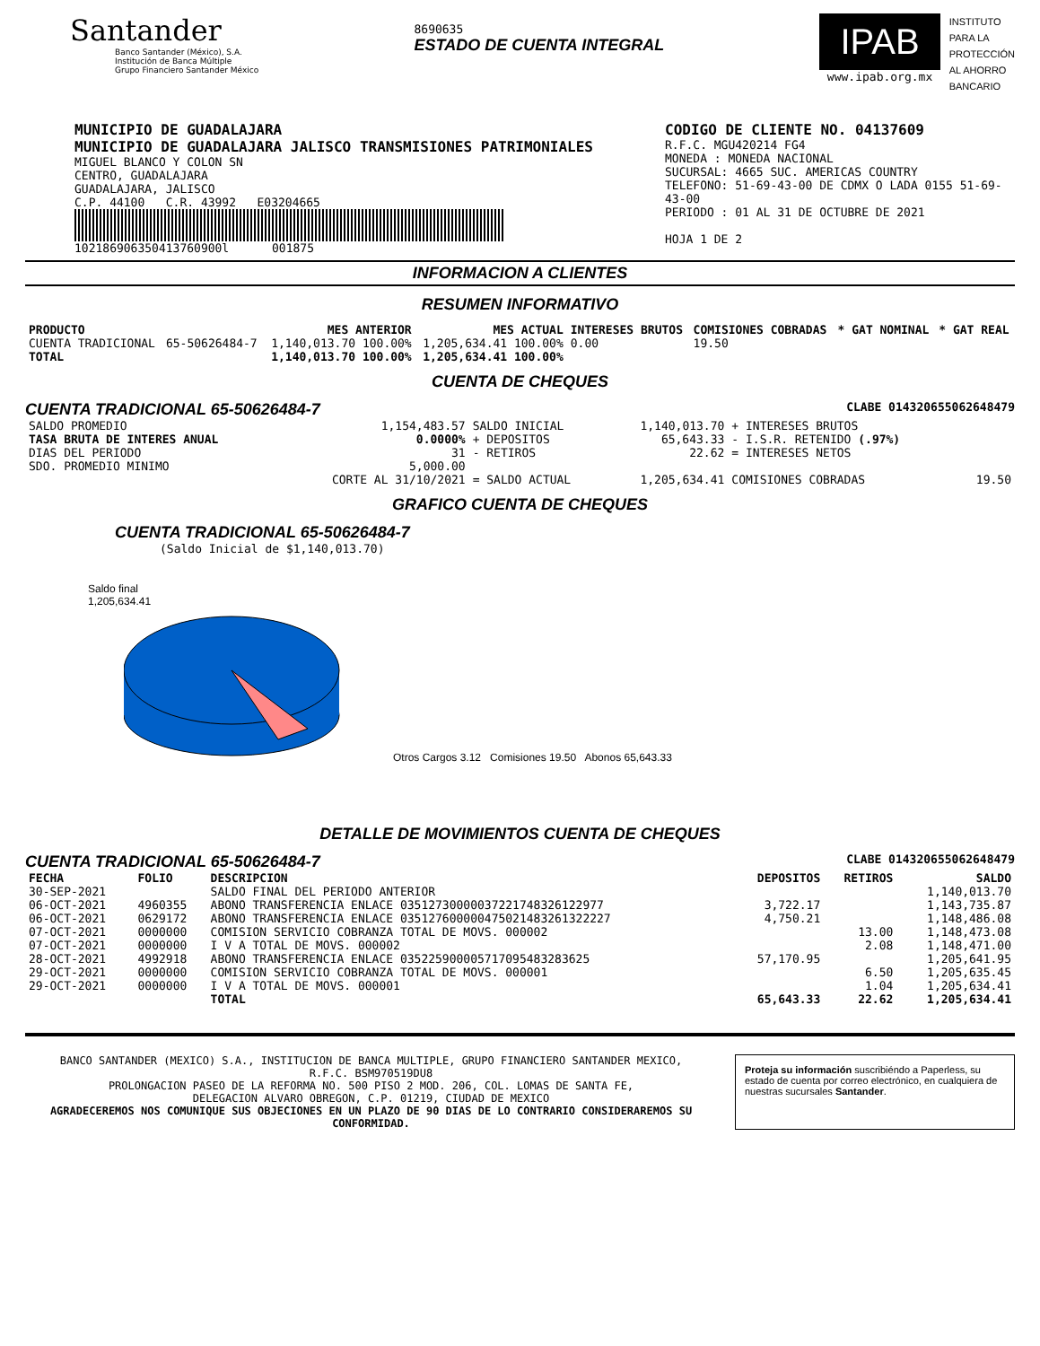Santander
Banco Santander (México), S.A.
Institución de Banca Múltiple
Grupo Financiero Santander México
8690635
ESTADO DE CUENTA INTEGRAL
IPAB
www.ipab.org.mx
INSTITUTO
PARA LA
PROTECCIÓN
AL AHORRO
BANCARIO
MUNICIPIO DE GUADALAJARA
MUNICIPIO DE GUADALAJARA JALISCO TRANSMISIONES PATRIMONIALES
MIGUEL BLANCO Y COLON SN
CENTRO, GUADALAJARA
GUADALAJARA, JALISCO
C.P. 44100 C.R. 43992 E03204665
102186906350413760900l 001875
CODIGO DE CLIENTE NO. 04137609
R.F.C. MGU420214 FG4
MONEDA : MONEDA NACIONAL
SUCURSAL: 4665 SUC. AMERICAS COUNTRY
TELEFONO: 51-69-43-00 DE CDMX O LADA 0155 51-69-43-00
PERIODO : 01 AL 31 DE OCTUBRE DE 2021
HOJA 1 DE 2
INFORMACION A CLIENTES
RESUMEN INFORMATIVO
| PRODUCTO | | MES ANTERIOR | MES ACTUAL | INTERESES BRUTOS | COMISIONES COBRADAS | * GAT NOMINAL | * GAT REAL |
| --- | --- | --- | --- | --- | --- | --- | --- |
| CUENTA TRADICIONAL | 65-50626484-7 | 1,140,013.70 100.00% | 1,205,634.41 100.00% | 0.00 | 19.50 | | |
| TOTAL | | 1,140,013.70 100.00% | 1,205,634.41 100.00% | | | | |
CUENTA DE CHEQUES
CUENTA TRADICIONAL 65-50626484-7 CLABE 014320655062648479
| SALDO PROMEDIO | 1,154,483.57 | SALDO INICIAL | 1,140,013.70 | + INTERESES BRUTOS | |
| TASA BRUTA DE INTERES ANUAL | 0.0000% | + DEPOSITOS | 65,643.33 | - I.S.R. RETENIDO (.97%) | |
| DIAS DEL PERIODO | 31 | - RETIROS | 22.62 | = INTERESES NETOS | |
| SDO. PROMEDIO MINIMO | 5,000.00 | | | | |
| | CORTE AL 31/10/2021 | = SALDO ACTUAL | 1,205,634.41 | COMISIONES COBRADAS | 19.50 |
GRAFICO CUENTA DE CHEQUES
CUENTA TRADICIONAL 65-50626484-7
(Saldo Inicial de $1,140,013.70)
Saldo final
1,205,634.41
Otros Cargos 3.12 Comisiones 19.50 Abonos 65,643.33
DETALLE DE MOVIMIENTOS CUENTA DE CHEQUES
CUENTA TRADICIONAL 65-50626484-7 CLABE 014320655062648479
| FECHA | FOLIO | DESCRIPCION | DEPOSITOS | RETIROS | SALDO |
| --- | --- | --- | --- | --- | --- |
| 30-SEP-2021 | | SALDO FINAL DEL PERIODO ANTERIOR | | | 1,140,013.70 |
| 06-OCT-2021 | 4960355 | ABONO TRANSFERENCIA ENLACE 03512730000037221748326122977 | 3,722.17 | | 1,143,735.87 |
| 06-OCT-2021 | 0629172 | ABONO TRANSFERENCIA ENLACE 035127600000475021483261322227 | 4,750.21 | | 1,148,486.08 |
| 07-OCT-2021 | 0000000 | COMISION SERVICIO COBRANZA TOTAL DE MOVS. 000002 | | 13.00 | 1,148,473.08 |
| 07-OCT-2021 | 0000000 | I V A TOTAL DE MOVS. 000002 | | 2.08 | 1,148,471.00 |
| 28-OCT-2021 | 4992918 | ABONO TRANSFERENCIA ENLACE 035225900005717095483283625 | 57,170.95 | | 1,205,641.95 |
| 29-OCT-2021 | 0000000 | COMISION SERVICIO COBRANZA TOTAL DE MOVS. 000001 | | 6.50 | 1,205,635.45 |
| 29-OCT-2021 | 0000000 | I V A TOTAL DE MOVS. 000001 | | 1.04 | 1,205,634.41 |
| | | TOTAL | 65,643.33 | 22.62 | 1,205,634.41 |
BANCO SANTANDER (MEXICO) S.A., INSTITUCION DE BANCA MULTIPLE, GRUPO FINANCIERO SANTANDER MEXICO,
R.F.C. BSM970519DU8
PROLONGACION PASEO DE LA REFORMA NO. 500 PISO 2 MOD. 206, COL. LOMAS DE SANTA FE,
DELEGACION ALVARO OBREGON, C.P. 01219, CIUDAD DE MEXICO
AGRADECEREMOS NOS COMUNIQUE SUS OBJECIONES EN UN PLAZO DE 90 DIAS DE LO CONTRARIO CONSIDERAREMOS SU CONFORMIDAD.
Proteja su información suscribiéndo a Paperless, su estado de cuenta por correo electrónico, en cualquiera de nuestras sucursales Santander.